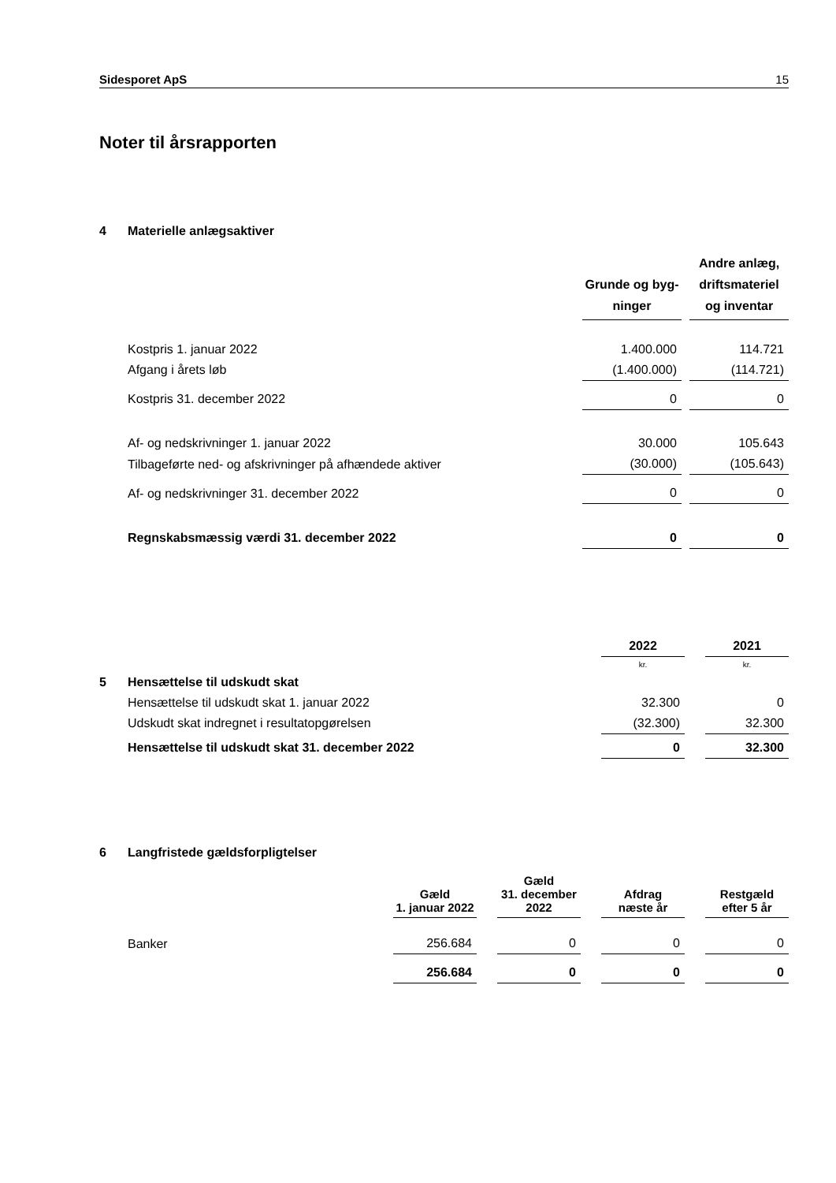Sidesporet ApS 15
Noter til årsrapporten
4 Materielle anlægsaktiver
| | Grunde og byg- ninger | | Andre anlæg, driftsmateriel og inventar |
| Kostpris 1. januar 2022 | 1.400.000 | | 114.721 |
| Afgang i årets løb | (1.400.000) | | (114.721) |
| Kostpris 31. december 2022 | 0 | | 0 |
| Af- og nedskrivninger 1. januar 2022 | 30.000 | | 105.643 |
| Tilbageførte ned- og afskrivninger på afhændede aktiver | (30.000) | | (105.643) |
| Af- og nedskrivninger 31. december 2022 | 0 | | 0 |
| Regnskabsmæssig værdi 31. december 2022 | 0 | | 0 |
| | | 2022 | | 2021 |
| | | kr. | | kr. |
| 5 | Hensættelse til udskudt skat | | | |
| | Hensættelse til udskudt skat 1. januar 2022 | 32.300 | | 0 |
| | Udskudt skat indregnet i resultatopgørelsen | (32.300) | | 32.300 |
| | Hensættelse til udskudt skat 31. december 2022 | 0 | | 32.300 |
6 Langfristede gældsforpligtelser
| | Gæld 1. januar 2022 | | Gæld 31. december 2022 | | Afdrag næste år | | Restgæld efter 5 år |
| Banker | 256.684 | | 0 | | 0 | | 0 |
| | 256.684 | | 0 | | 0 | | 0 |